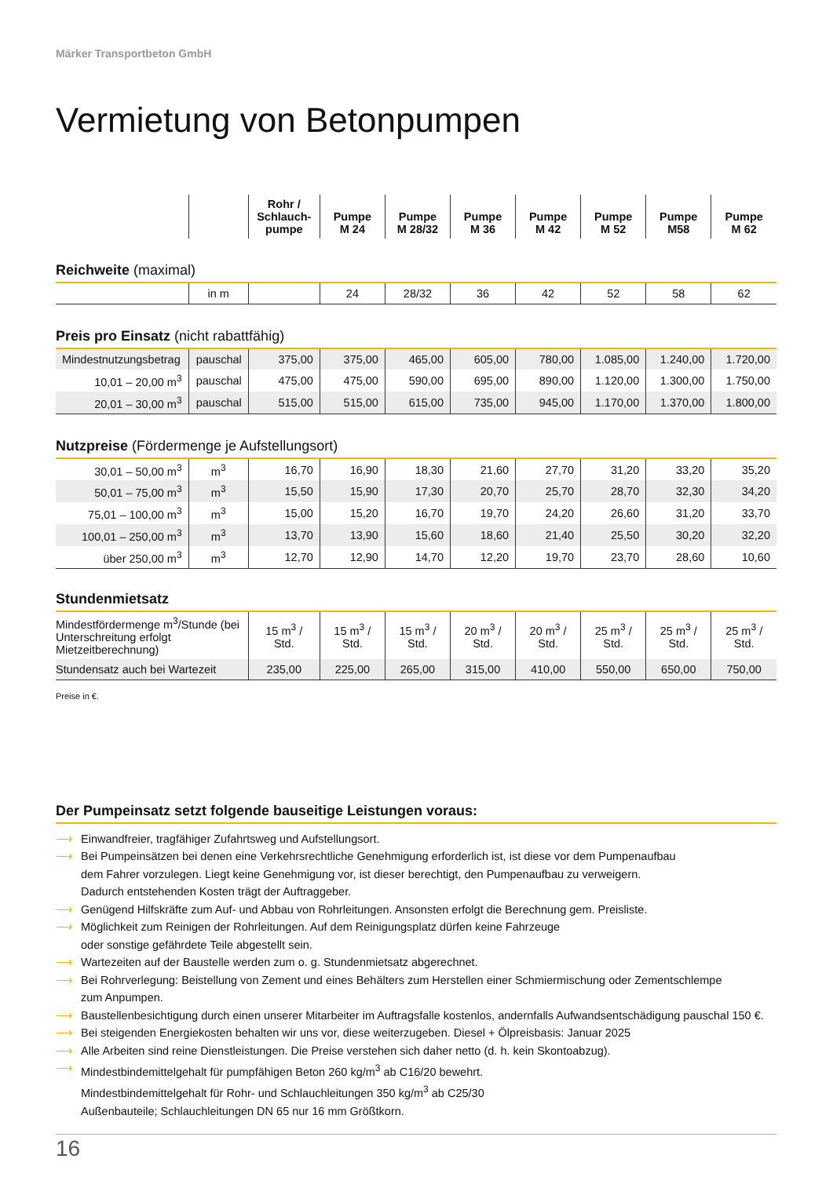Märker Transportbeton GmbH
Vermietung von Betonpumpen
| | | Rohr / Schlauch- pumpe | Pumpe M 24 | Pumpe M 28/32 | Pumpe M 36 | Pumpe M 42 | Pumpe M 52 | Pumpe M58 | Pumpe M 62 |
| --- | --- | --- | --- | --- | --- | --- | --- | --- | --- |
| Reichweite (maximal) | | | | | | | | | |
| | in m | | 24 | 28/32 | 36 | 42 | 52 | 58 | 62 |
| Preis pro Einsatz (nicht rabattfähig) | | | | | | | | | |
| Mindestnutzungsbetrag | pauschal | 375,00 | 375,00 | 465,00 | 605,00 | 780,00 | 1.085,00 | 1.240,00 | 1.720,00 |
| 10,01 – 20,00 m<sup>3</sup> | pauschal | 475,00 | 475,00 | 590,00 | 695,00 | 890,00 | 1.120,00 | 1.300,00 | 1.750,00 |
| 20,01 – 30,00 m<sup>3</sup> | pauschal | 515,00 | 515,00 | 615,00 | 735,00 | 945,00 | 1.170,00 | 1.370,00 | 1.800,00 |
| Nutzpreise (Fördermenge je Aufstellungsort) | | | | | | | | | |
| 30,01 – 50,00 m<sup>3</sup> | m<sup>3</sup> | 16,70 | 16,90 | 18,30 | 21,60 | 27,70 | 31,20 | 33,20 | 35,20 |
| 50,01 – 75,00 m<sup>3</sup> | m<sup>3</sup> | 15,50 | 15,90 | 17,30 | 20,70 | 25,70 | 28,70 | 32,30 | 34,20 |
| 75,01 – 100,00 m<sup>3</sup> | m<sup>3</sup> | 15,00 | 15,20 | 16,70 | 19,70 | 24,20 | 26,60 | 31,20 | 33,70 |
| 100,01 – 250,00 m<sup>3</sup> | m<sup>3</sup> | 13,70 | 13,90 | 15,60 | 18,60 | 21,40 | 25,50 | 30,20 | 32,20 |
| über 250,00 m<sup>3</sup> | m<sup>3</sup> | 12,70 | 12,90 | 14,70 | 12,20 | 19,70 | 23,70 | 28,60 | 10,60 |
| Stundenmietsatz | | | | | | | | | |
| Mindestfördermenge m<sup>3</sup>/Stunde (bei Unterschreitung erfolgt Mietzeitberechnung) | | 15 m<sup>3</sup> / Std. | 15 m<sup>3</sup> / Std. | 15 m<sup>3</sup> / Std. | 20 m<sup>3</sup> / Std. | 20 m<sup>3</sup> / Std. | 25 m<sup>3</sup> / Std. | 25 m<sup>3</sup> / Std. | 25 m<sup>3</sup> / Std. |
| Stundensatz auch bei Wartezeit | | 235,00 | 225,00 | 265,00 | 315,00 | 410,00 | 550,00 | 650,00 | 750,00 |
Preise in €.
Der Pumpeinsatz setzt folgende bauseitige Leistungen voraus:
⟶ Einwandfreier, tragfähiger Zufahrtsweg und Aufstellungsort.
⟶ Bei Pumpeinsätzen bei denen eine Verkehrsrechtliche Genehmigung erforderlich ist, ist diese vor dem Pumpenaufbau
dem Fahrer vorzulegen. Liegt keine Genehmigung vor, ist dieser berechtigt, den Pumpenaufbau zu verweigern.
Dadurch entstehenden Kosten trägt der Auftraggeber.
⟶ Genügend Hilfskräfte zum Auf- und Abbau von Rohrleitungen. Ansonsten erfolgt die Berechnung gem. Preisliste.
⟶ Möglichkeit zum Reinigen der Rohrleitungen. Auf dem Reinigungsplatz dürfen keine Fahrzeuge
oder sonstige gefährdete Teile abgestellt sein.
⟶ Wartezeiten auf der Baustelle werden zum o. g. Stundenmietsatz abgerechnet.
⟶ Bei Rohrverlegung: Beistellung von Zement und eines Behälters zum Herstellen einer Schmiermischung oder Zementschlempe
zum Anpumpen.
⟶ Baustellenbesichtigung durch einen unserer Mitarbeiter im Auftragsfalle kostenlos, andernfalls Aufwandsentschädigung pauschal 150 €.
⟶ Bei steigenden Energiekosten behalten wir uns vor, diese weiterzugeben. Diesel + Ölpreisbasis: Januar 2025
⟶ Alle Arbeiten sind reine Dienstleistungen. Die Preise verstehen sich daher netto (d. h. kein Skontoabzug).
⟶ Mindestbindemittelgehalt für pumpfähigen Beton 260 kg/m<sup>3</sup> ab C16/20 bewehrt.
Mindestbindemittelgehalt für Rohr- und Schlauchleitungen 350 kg/m<sup>3</sup> ab C25/30
Außenbauteile; Schlauchleitungen DN 65 nur 16 mm Größtkorn.
16